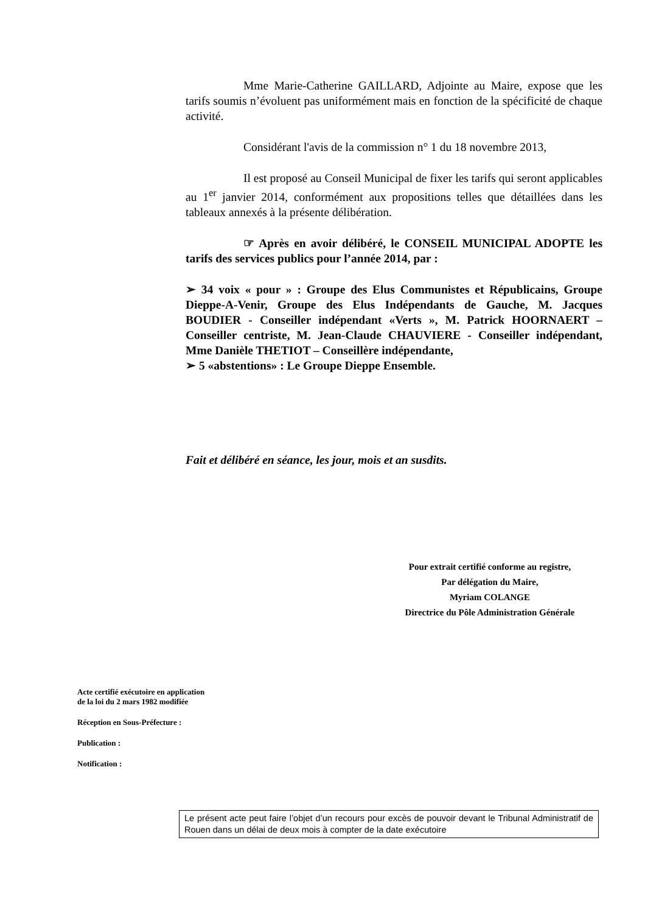Mme Marie-Catherine GAILLARD, Adjointe au Maire, expose que les tarifs soumis n’évoluent pas uniformément mais en fonction de la spécificité de chaque activité.
Considérant l'avis de la commission n° 1 du 18 novembre 2013,
Il est proposé au Conseil Municipal de fixer les tarifs qui seront applicables au 1<sup>er</sup> janvier 2014, conformément aux propositions telles que détaillées dans les tableaux annexés à la présente délibération.
☞ Après en avoir délibéré, le CONSEIL MUNICIPAL ADOPTE les tarifs des services publics pour l’année 2014, par :
➢ 34 voix « pour » : Groupe des Elus Communistes et Républicains, Groupe Dieppe-A-Venir, Groupe des Elus Indépendants de Gauche, M. Jacques BOUDIER - Conseiller indépendant «Verts », M. Patrick HOORNAERT – Conseiller centriste, M. Jean-Claude CHAUVIERE - Conseiller indépendant, Mme Danièle THETIOT – Conseillère indépendante,
➢ 5 «abstentions» : Le Groupe Dieppe Ensemble.
Fait et délibéré en séance, les jour, mois et an susdits.
Pour extrait certifié conforme au registre,
Par délégation du Maire,
Myriam COLANGE
Directrice du Pôle Administration Générale
Acte certifié exécutoire en application
de la loi du 2 mars 1982 modifiée
Réception en Sous-Préfecture :
Publication :
Notification :
Le présent acte peut faire l’objet d’un recours pour excès de pouvoir devant le Tribunal Administratif de Rouen dans un délai de deux mois à compter de la date exécutoire